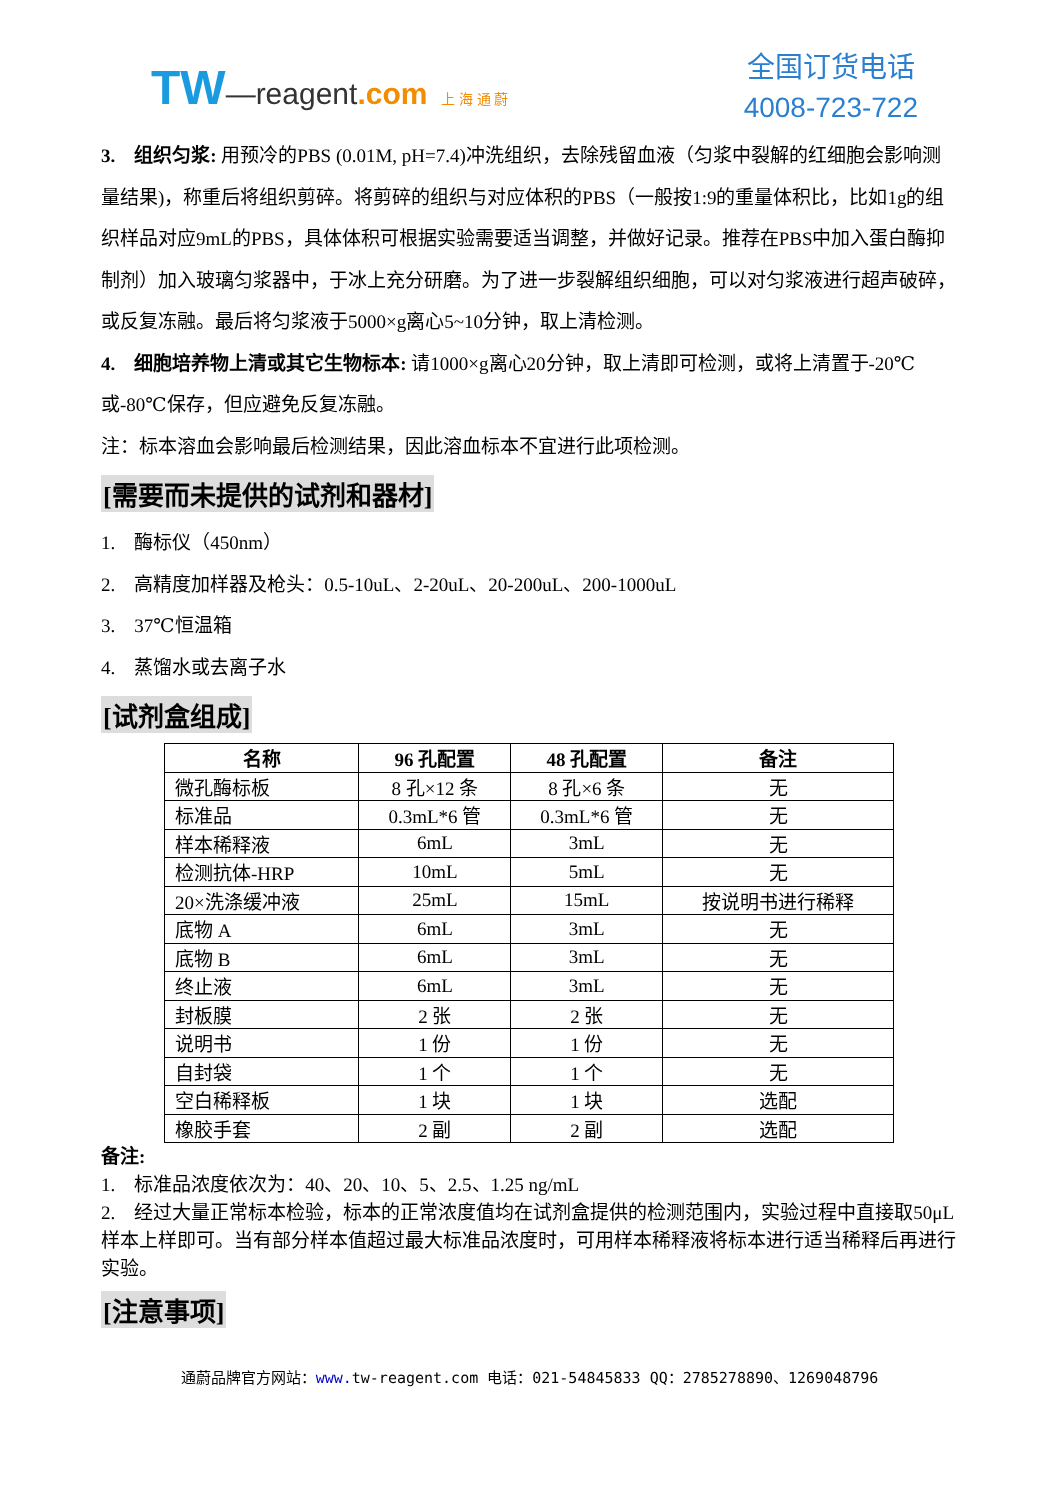TW—reagent.com 上 海 通 蔚
全国订货电话
4008-723-722
3.　组织匀浆: 用预冷的PBS (0.01M, pH=7.4)冲洗组织，去除残留血液（匀浆中裂解的红细胞会影响测量结果)，称重后将组织剪碎。将剪碎的组织与对应体积的PBS（一般按1:9的重量体积比，比如1g的组织样品对应9mL的PBS，具体体积可根据实验需要适当调整，并做好记录。推荐在PBS中加入蛋白酶抑制剂）加入玻璃匀浆器中，于冰上充分研磨。为了进一步裂解组织细胞，可以对匀浆液进行超声破碎，或反复冻融。最后将匀浆液于5000×g离心5~10分钟，取上清检测。
4.　细胞培养物上清或其它生物标本: 请1000×g离心20分钟，取上清即可检测，或将上清置于-20℃或-80℃保存，但应避免反复冻融。
注：标本溶血会影响最后检测结果，因此溶血标本不宜进行此项检测。
[需要而未提供的试剂和器材]
1.　酶标仪（450nm）
2.　高精度加样器及枪头：0.5-10uL、2-20uL、20-200uL、200-1000uL
3.　37℃恒温箱
4.　蒸馏水或去离子水
[试剂盒组成]
| 名称 | 96 孔配置 | 48 孔配置 | 备注 |
| --- | --- | --- | --- |
| 微孔酶标板 | 8 孔×12 条 | 8 孔×6 条 | 无 |
| 标准品 | 0.3mL*6 管 | 0.3mL*6 管 | 无 |
| 样本稀释液 | 6mL | 3mL | 无 |
| 检测抗体-HRP | 10mL | 5mL | 无 |
| 20×洗涤缓冲液 | 25mL | 15mL | 按说明书进行稀释 |
| 底物 A | 6mL | 3mL | 无 |
| 底物 B | 6mL | 3mL | 无 |
| 终止液 | 6mL | 3mL | 无 |
| 封板膜 | 2 张 | 2 张 | 无 |
| 说明书 | 1 份 | 1 份 | 无 |
| 自封袋 | 1 个 | 1 个 | 无 |
| 空白稀释板 | 1 块 | 1 块 | 选配 |
| 橡胶手套 | 2 副 | 2 副 | 选配 |
备注:
1.　标准品浓度依次为：40、20、10、5、2.5、1.25 ng/mL
2.　经过大量正常标本检验，标本的正常浓度值均在试剂盒提供的检测范围内，实验过程中直接取50μL样本上样即可。当有部分样本值超过最大标准品浓度时，可用样本稀释液将标本进行适当稀释后再进行实验。
[注意事项]
通蔚品牌官方网站：www. tw-reagent.com 电话：021-54845833 QQ：2785278890、1269048796